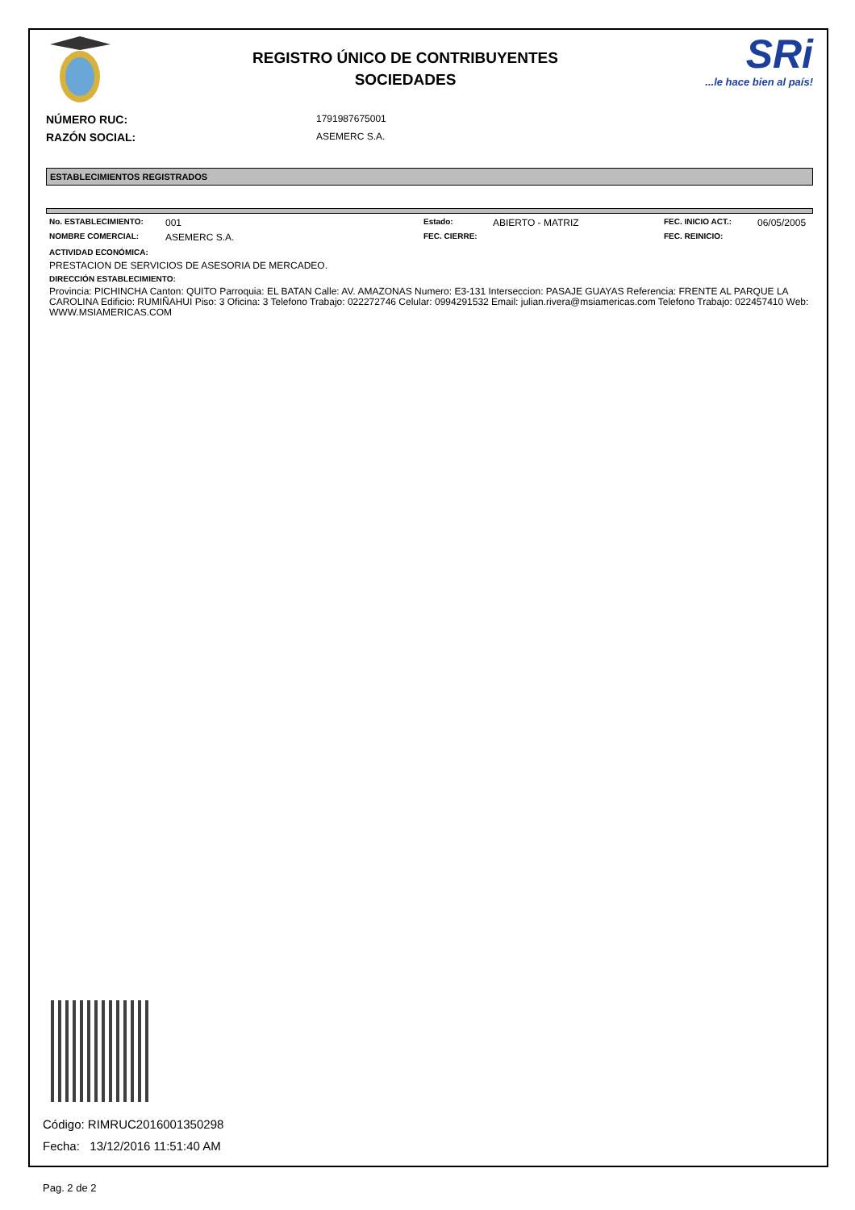REGISTRO ÚNICO DE CONTRIBUYENTES
SOCIEDADES
SRi...le hace bien al país!
NÚMERO RUC: 1791987675001
RAZÓN SOCIAL: ASEMERC S.A.
ESTABLECIMIENTOS REGISTRADOS
No. ESTABLECIMIENTO: 001 Estado: ABIERTO - MATRIZ FEC. INICIO ACT.: 06/05/2005 NOMBRE COMERCIAL: ASEMERC S.A. FEC. CIERRE: FEC. REINICIO:
ACTIVIDAD ECONÓMICA:
PRESTACION DE SERVICIOS DE ASESORIA DE MERCADEO.
DIRECCIÓN ESTABLECIMIENTO:
Provincia: PICHINCHA Canton: QUITO Parroquia: EL BATAN Calle: AV. AMAZONAS Numero: E3-131 Interseccion: PASAJE GUAYAS Referencia: FRENTE AL PARQUE LA CAROLINA Edificio: RUMIÑAHUI Piso: 3 Oficina: 3 Telefono Trabajo: 022272746 Celular: 0994291532 Email: julian.rivera@msiamericas.com Telefono Trabajo: 022457410 Web: WWW.MSIAMERICAS.COM
Código: RIMRUC2016001350298
Fecha: 13/12/2016 11:51:40 AM
Pag. 2 de 2